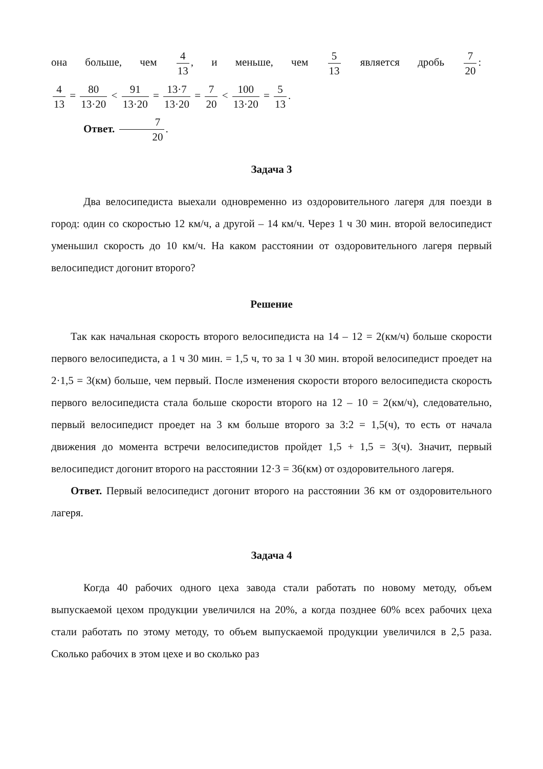она больше, чем 4 13, и меньше, чем 5 13 является дробь 7 20:
4 13 = 80 13·20 < 91 13·20 = 13·7 13·20 = 7 20 < 100 13·20 = 5 13.
Ответ. 7 20.
Задача 3
Два велосипедиста выехали одновременно из оздоровительного лагеря для поезди в город: один со скоростью 12 км/ч, а другой – 14 км/ч. Через 1 ч 30 мин. второй велосипедист уменьшил скорость до 10 км/ч. На каком расстоянии от оздоровительного лагеря первый велосипедист догонит второго?
Решение
Так как начальная скорость второго велосипедиста на 14 – 12 = 2(км/ч) больше скорости первого велосипедиста, а 1 ч 30 мин. = 1,5 ч, то за 1 ч 30 мин. второй велосипедист проедет на 2·1,5 = 3(км) больше, чем первый. После изменения скорости второго велосипедиста скорость первого велосипедиста стала больше скорости второго на 12 – 10 = 2(км/ч), следовательно, первый велосипедист проедет на 3 км больше второго за 3:2 = 1,5(ч), то есть от начала движения до момента встречи велосипедистов пройдет 1,5 + 1,5 = 3(ч). Значит, первый велосипедист догонит второго на расстоянии 12·3 = 36(км) от оздоровительного лагеря.
Ответ. Первый велосипедист догонит второго на расстоянии 36 км от оздоровительного лагеря.
Задача 4
Когда 40 рабочих одного цеха завода стали работать по новому методу, объем выпускаемой цехом продукции увеличился на 20%, а когда позднее 60% всех рабочих цеха стали работать по этому методу, то объем выпускаемой продукции увеличился в 2,5 раза. Сколько рабочих в этом цехе и во сколько раз